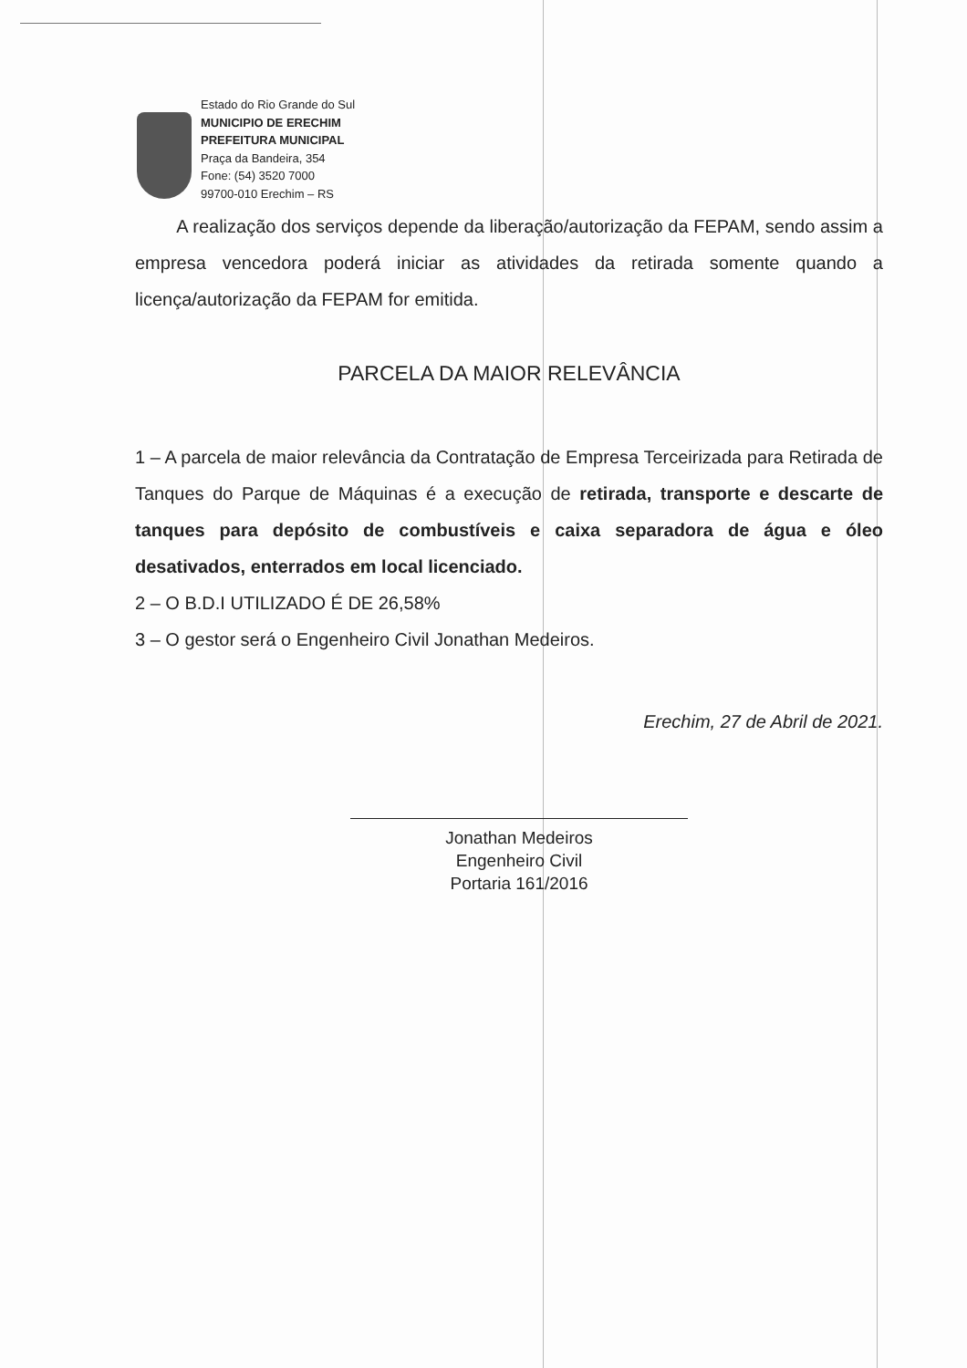Estado do Rio Grande do Sul
MUNICIPIO DE ERECHIM
PREFEITURA MUNICIPAL
Praça da Bandeira, 354
Fone: (54) 3520 7000
99700-010 Erechim – RS
A realização dos serviços depende da liberação/autorização da FEPAM, sendo assim a empresa vencedora poderá iniciar as atividades da retirada somente quando a licença/autorização da FEPAM for emitida.
PARCELA DA MAIOR RELEVÂNCIA
1 – A parcela de maior relevância da Contratação de Empresa Terceirizada para Retirada de Tanques do Parque de Máquinas é a execução de retirada, transporte e descarte de tanques para depósito de combustíveis e caixa separadora de água e óleo desativados, enterrados em local licenciado.
2 – O B.D.I UTILIZADO É DE 26,58%
3 – O gestor será o Engenheiro Civil Jonathan Medeiros.
Erechim, 27 de Abril de 2021.
Jonathan Medeiros
Engenheiro Civil
Portaria 161/2016